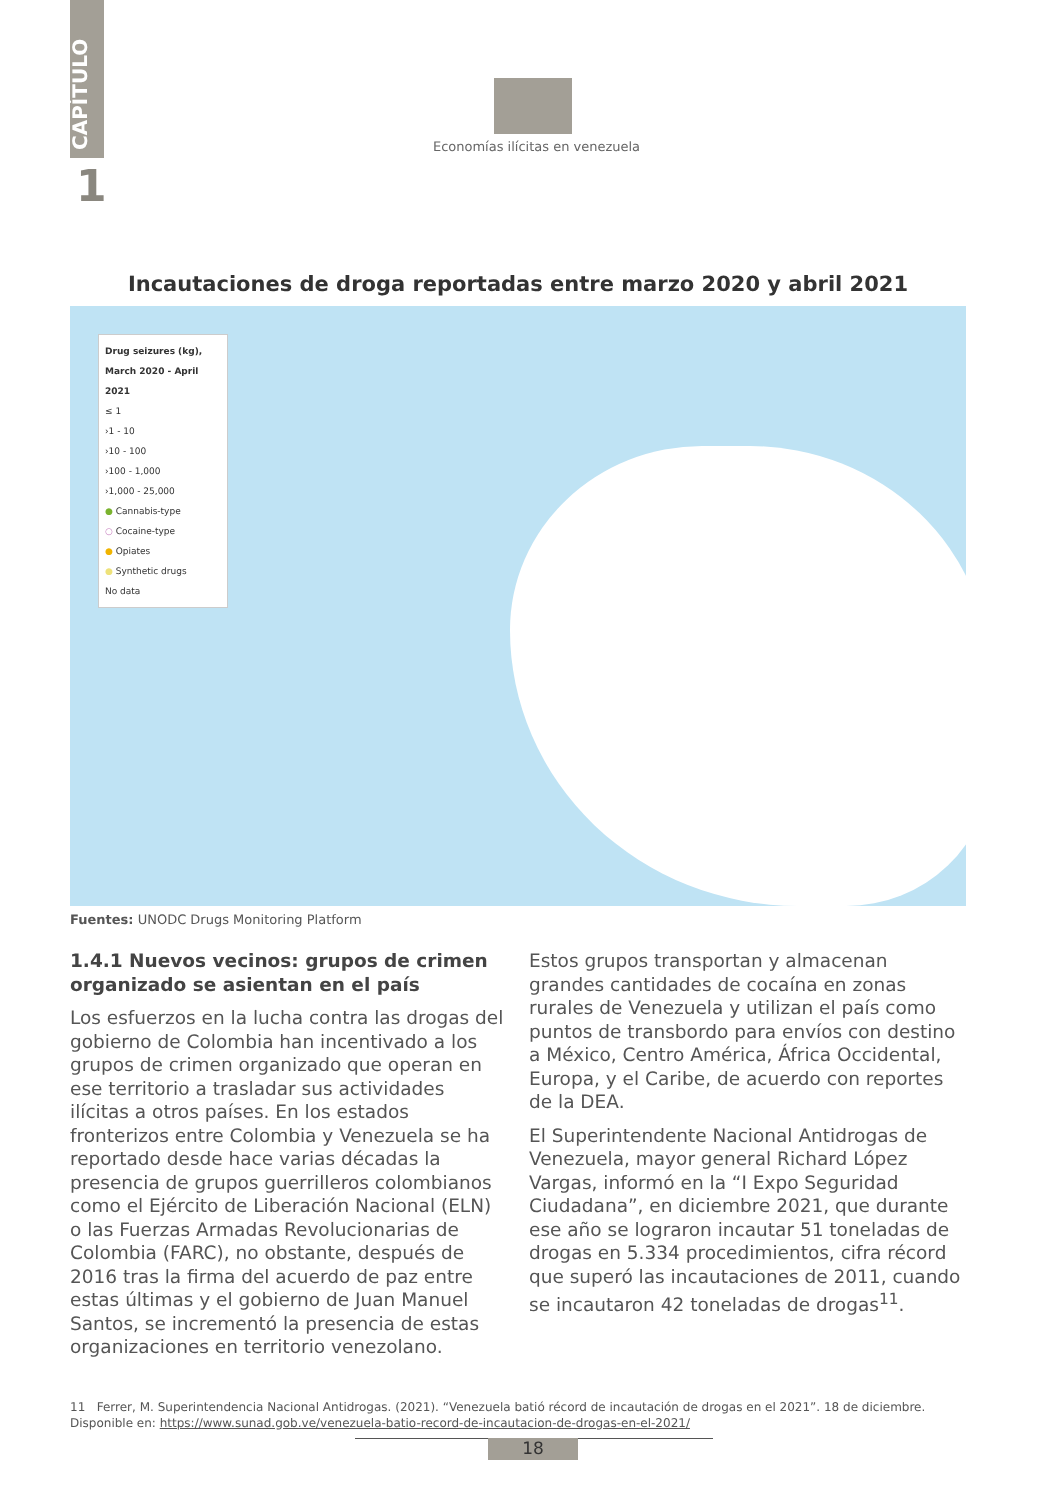CAPÍTULO
1
Economías ilícitas en venezuela
Incautaciones de droga reportadas entre marzo 2020 y abril 2021
Drug seizures (kg), March 2020 - April 2021
≤ 1
›1 - 10
›10 - 100
›100 - 1,000
›1,000 - 25,000
● Cannabis-type
○ Cocaine-type
● Opiates
● Synthetic drugs
No data
Fuentes: UNODC Drugs Monitoring Platform
1.4.1 Nuevos vecinos: grupos de crimen organizado se asientan en el país
Los esfuerzos en la lucha contra las drogas del gobierno de Colombia han incentivado a los grupos de crimen organizado que operan en ese territorio a trasladar sus actividades ilícitas a otros países. En los estados fronterizos entre Colombia y Venezuela se ha reportado desde hace varias décadas la presencia de grupos guerrilleros colombianos como el Ejército de Liberación Nacional (ELN) o las Fuerzas Armadas Revolucionarias de Colombia (FARC), no obstante, después de 2016 tras la firma del acuerdo de paz entre estas últimas y el gobierno de Juan Manuel Santos, se incrementó la presencia de estas organizaciones en territorio venezolano.
Estos grupos transportan y almacenan grandes cantidades de cocaína en zonas rurales de Venezuela y utilizan el país como puntos de transbordo para envíos con destino a México, Centro América, África Occidental, Europa, y el Caribe, de acuerdo con reportes de la DEA.
El Superintendente Nacional Antidrogas de Venezuela, mayor general Richard López Vargas, informó en la “I Expo Seguridad Ciudadana”, en diciembre 2021, que durante ese año se lograron incautar 51 toneladas de drogas en 5.334 procedimientos, cifra récord que superó las incautaciones de 2011, cuando se incautaron 42 toneladas de drogas<sup>11</sup>.
11 Ferrer, M. Superintendencia Nacional Antidrogas. (2021). “Venezuela batió récord de incautación de drogas en el 2021”. 18 de diciembre. Disponible en: https://www.sunad.gob.ve/venezuela-batio-record-de-incautacion-de-drogas-en-el-2021/
18